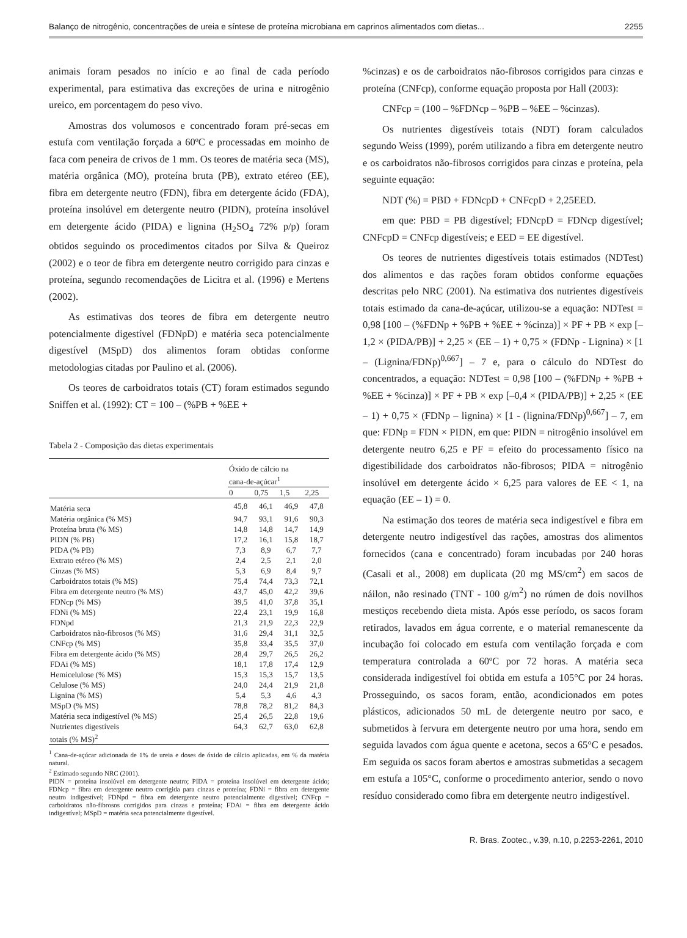Balanço de nitrogênio, concentrações de ureia e síntese de proteína microbiana em caprinos alimentados com dietas... 2255
animais foram pesados no início e ao final de cada período experimental, para estimativa das excreções de urina e nitrogênio ureico, em porcentagem do peso vivo.
Amostras dos volumosos e concentrado foram pré-secas em estufa com ventilação forçada a 60ºC e processadas em moinho de faca com peneira de crivos de 1 mm. Os teores de matéria seca (MS), matéria orgânica (MO), proteína bruta (PB), extrato etéreo (EE), fibra em detergente neutro (FDN), fibra em detergente ácido (FDA), proteína insolúvel em detergente neutro (PIDN), proteína insolúvel em detergente ácido (PIDA) e lignina (H<sub>2</sub>SO<sub>4</sub> 72% p/p) foram obtidos seguindo os procedimentos citados por Silva & Queiroz (2002) e o teor de fibra em detergente neutro corrigido para cinzas e proteína, segundo recomendações de Licitra et al. (1996) e Mertens (2002).
As estimativas dos teores de fibra em detergente neutro potencialmente digestível (FDNpD) e matéria seca potencialmente digestível (MSpD) dos alimentos foram obtidas conforme metodologias citadas por Paulino et al. (2006).
Os teores de carboidratos totais (CT) foram estimados segundo Sniffen et al. (1992): CT = 100 – (%PB + %EE +
Tabela 2 - Composição das dietas experimentais
| | Óxido de cálcio na cana-de-açúcar<sup>1</sup> | | | |
| --- | --- | --- | --- | --- |
| | 0 | 0,75 | 1,5 | 2,25 |
| Matéria seca | 45,8 | 46,1 | 46,9 | 47,8 |
| Matéria orgânica (% MS) | 94,7 | 93,1 | 91,6 | 90,3 |
| Proteína bruta (% MS) | 14,8 | 14,8 | 14,7 | 14,9 |
| PIDN (% PB) | 17,2 | 16,1 | 15,8 | 18,7 |
| PIDA (% PB) | 7,3 | 8,9 | 6,7 | 7,7 |
| Extrato etéreo (% MS) | 2,4 | 2,5 | 2,1 | 2,0 |
| Cinzas (% MS) | 5,3 | 6,9 | 8,4 | 9,7 |
| Carboidratos totais (% MS) | 75,4 | 74,4 | 73,3 | 72,1 |
| Fibra em detergente neutro (% MS) | 43,7 | 45,0 | 42,2 | 39,6 |
| FDNcp (% MS) | 39,5 | 41,0 | 37,8 | 35,1 |
| FDNi (% MS) | 22,4 | 23,1 | 19,9 | 16,8 |
| FDNpd | 21,3 | 21,9 | 22,3 | 22,9 |
| Carboidratos não-fibrosos (% MS) | 31,6 | 29,4 | 31,1 | 32,5 |
| CNFcp (% MS) | 35,8 | 33,4 | 35,5 | 37,0 |
| Fibra em detergente ácido (% MS) | 28,4 | 29,7 | 26,5 | 26,2 |
| FDAi (% MS) | 18,1 | 17,8 | 17,4 | 12,9 |
| Hemicelulose (% MS) | 15,3 | 15,3 | 15,7 | 13,5 |
| Celulose (% MS) | 24,0 | 24,4 | 21,9 | 21,8 |
| Lignina (% MS) | 5,4 | 5,3 | 4,6 | 4,3 |
| MSpD (% MS) | 78,8 | 78,2 | 81,2 | 84,3 |
| Matéria seca indigestível (% MS) | 25,4 | 26,5 | 22,8 | 19,6 |
| Nutrientes digestíveis totais (% MS)<sup>2</sup> | 64,3 | 62,7 | 63,0 | 62,8 |
<sup>1</sup> Cana-de-açúcar adicionada de 1% de ureia e doses de óxido de cálcio aplicadas, em % da matéria natural.
<sup>2</sup> Estimado segundo NRC (2001).
PIDN = proteína insolúvel em detergente neutro; PIDA = proteína insolúvel em detergente ácido; FDNcp = fibra em detergente neutro corrigida para cinzas e proteína; FDNi = fibra em detergente neutro indigestível; FDNpd = fibra em detergente neutro potencialmente digestível; CNFcp = carboidratos não-fibrosos corrigidos para cinzas e proteína; FDAi = fibra em detergente ácido indigestível; MSpD = matéria seca potencialmente digestível.
%cinzas) e os de carboidratos não-fibrosos corrigidos para cinzas e proteína (CNFcp), conforme equação proposta por Hall (2003):
CNFcp = (100 – %FDNcp – %PB – %EE – %cinzas).
Os nutrientes digestíveis totais (NDT) foram calculados segundo Weiss (1999), porém utilizando a fibra em detergente neutro e os carboidratos não-fibrosos corrigidos para cinzas e proteína, pela seguinte equação:
NDT (%) = PBD + FDNcpD + CNFcpD + 2,25EED.
em que: PBD = PB digestível; FDNcpD = FDNcp digestível; CNFcpD = CNFcp digestíveis; e EED = EE digestível.
Os teores de nutrientes digestíveis totais estimados (NDTest) dos alimentos e das rações foram obtidos conforme equações descritas pelo NRC (2001). Na estimativa dos nutrientes digestíveis totais estimado da cana-de-açúcar, utilizou-se a equação: NDTest = 0,98 [100 – (%FDNp + %PB + %EE + %cinza)] × PF + PB × exp [–1,2 × (PIDA/PB)] + 2,25 × (EE – 1) + 0,75 × (FDNp - Lignina) × [1 – (Lignina/FDNp)<sup>0,667</sup>] – 7 e, para o cálculo do NDTest do concentrados, a equação: NDTest = 0,98 [100 – (%FDNp + %PB + %EE + %cinza)] × PF + PB × exp [–0,4 × (PIDA/PB)] + 2,25 × (EE – 1) + 0,75 × (FDNp – lignina) × [1 - (lignina/FDNp)<sup>0,667</sup>] – 7, em que: FDNp = FDN × PIDN, em que: PIDN = nitrogênio insolúvel em detergente neutro 6,25 e PF = efeito do processamento físico na digestibilidade dos carboidratos não-fibrosos; PIDA = nitrogênio insolúvel em detergente ácido × 6,25 para valores de EE < 1, na equação (EE – 1) = 0.
Na estimação dos teores de matéria seca indigestível e fibra em detergente neutro indigestível das rações, amostras dos alimentos fornecidos (cana e concentrado) foram incubadas por 240 horas (Casali et al., 2008) em duplicata (20 mg MS/cm<sup>2</sup>) em sacos de náilon, não resinado (TNT - 100 g/m<sup>2</sup>) no rúmen de dois novilhos mestiços recebendo dieta mista. Após esse período, os sacos foram retirados, lavados em água corrente, e o material remanescente da incubação foi colocado em estufa com ventilação forçada e com temperatura controlada a 60ºC por 72 horas. A matéria seca considerada indigestível foi obtida em estufa a 105°C por 24 horas. Prosseguindo, os sacos foram, então, acondicionados em potes plásticos, adicionados 50 mL de detergente neutro por saco, e submetidos à fervura em detergente neutro por uma hora, sendo em seguida lavados com água quente e acetona, secos a 65°C e pesados. Em seguida os sacos foram abertos e amostras submetidas a secagem em estufa a 105°C, conforme o procedimento anterior, sendo o novo resíduo considerado como fibra em detergente neutro indigestível.
R. Bras. Zootec., v.39, n.10, p.2253-2261, 2010